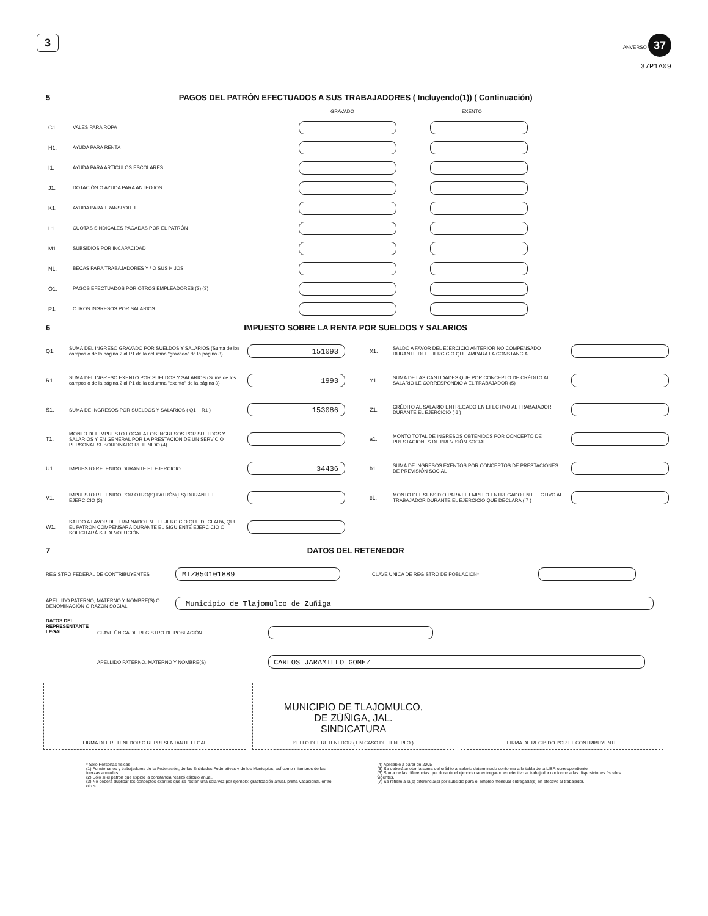3
ANVERSO 37
37P1A09
5 PAGOS DEL PATRÓN EFECTUADOS A SUS TRABAJADORES ( Incluyendo(1)) ( Continuación)
GRAVADO EXENTO
G1. VALES PARA ROPA
H1. AYUDA PARA RENTA
I1. AYUDA PARA ARTICULOS ESCOLARES
J1. DOTACIÓN O AYUDA PARA ANTEOJOS
K1. AYUDA PARA TRANSPORTE
L1. CUOTAS SINDICALES PAGADAS POR EL PATRÓN
M1. SUBSIDIOS POR INCAPACIDAD
N1. BECAS PARA TRABAJADORES Y / O SUS HIJOS
O1. PAGOS EFECTUADOS POR OTROS EMPLEADORES (2) (3)
P1. OTROS INGRESOS POR SALARIOS
6 IMPUESTO SOBRE LA RENTA POR SUELDOS Y SALARIOS
Q1. SUMA DEL INGRESO GRAVADO POR SUELDOS Y SALARIOS (Suma de los campos o de la página 2 al P1 de la columna "gravado" de la página 3)
151093
R1. SUMA DEL INGRESO EXENTO POR SUELDOS Y SALARIOS (Suma de los campos o de la página 2 al P1 de la columna "exento" de la página 3)
1993
S1. SUMA DE INGRESOS POR SUELDOS Y SALARIOS ( Q1 + R1 )
153086
T1. MONTO DEL IMPUESTO LOCAL A LOS INGRESOS POR SUELDOS Y SALARIOS Y EN GENERAL POR LA PRESTACION DE UN SERVICIO PERSONAL SUBORDINADO RETENIDO (4)
U1. IMPUESTO RETENIDO DURANTE EL EJERCICIO
34436
V1. IMPUESTO RETENIDO POR OTRO(S) PATRÓN(ES) DURANTE EL EJERCICIO (2)
W1. SALDO A FAVOR DETERMINADO EN EL EJERCICIO QUE DECLARA, QUE EL PATRÓN COMPENSARÁ DURANTE EL SIGUIENTE EJERCICIO O SOLICITARÁ SU DEVOLUCIÓN
X1. SALDO A FAVOR DEL EJERCICIO ANTERIOR NO COMPENSADO DURANTE DEL EJERCICIO QUE AMPARA LA CONSTANCIA
Y1. SUMA DE LAS CANTIDADES QUE POR CONCEPTO DE CRÉDITO AL SALARIO LE CORRESPONDIO A EL TRABAJADOR (5)
Z1. CRÉDITO AL SALARIO ENTREGADO EN EFECTIVO AL TRABAJADOR DURANTE EL EJERCICIO ( 6 )
a1. MONTO TOTAL DE INGRESOS OBTENIDOS POR CONCEPTO DE PRESTACIONES DE PREVISIÓN SOCIAL
b1. SUMA DE INGRESOS EXENTOS POR CONCEPTOS DE PRESTACIONES DE PREVISIÓN SOCIAL
c1. MONTO DEL SUBSIDIO PARA EL EMPLEO ENTREGADO EN EFECTIVO AL TRABAJADOR DURANTE EL EJERCICIO QUE DECLARA ( 7 )
7 DATOS DEL RETENEDOR
REGISTRO FEDERAL DE CONTRIBUYENTES
MTZ850101889
CLAVE ÚNICA DE REGISTRO DE POBLACIÓN*
APELLIDO PATERNO, MATERNO Y NOMBRE(S) O DENOMINACIÓN O RAZON SOCIAL
Municipio de Tlajomulco de Zuñiga
DATOS DEL REPRESENTANTE LEGAL
CLAVE ÚNICA DE REGISTRO DE POBLACIÓN
APELLIDO PATERNO, MATERNO Y NOMBRE(S)
CARLOS JARAMILLO GOMEZ
FIRMA DEL RETENEDOR O REPRESENTANTE LEGAL
MUNICIPIO DE TLAJOMULCO,
DE ZÚÑIGA, JAL.
SINDICATURA
SELLO DEL RETENEDOR ( EN CASO DE TENERLO )
FIRMA DE RECIBIDO POR EL CONTRIBUYENTE
* Solo Personas físicas
(1) Funcionarios y trabajadores de la Federación, de las Entidades Federativas y de los Municipios, así como miembros de las fuerzas armadas.
(2) Sólo si el patrón que expide la constancia realizó cálculo anual.
(3) No deberá duplicar los conceptos exentos que se resten una sola vez por ejemplo: gratificación anual, prima vacacional, entre otros.
(4) Aplicable a partir de 2005
(5) Se deberá anotar la suma del crédito al salario determinado conforme a la tabla de la LISR correspondiente
(6) Suma de las diferencias que durante el ejercicio se entregaron en efectivo al trabajador conforme a las disposiciones fiscales vigentes.
(7) Se refiere a la(s) diferencia(s) por subsidio para el empleo mensual entregada(s) en efectivo al trabajador.